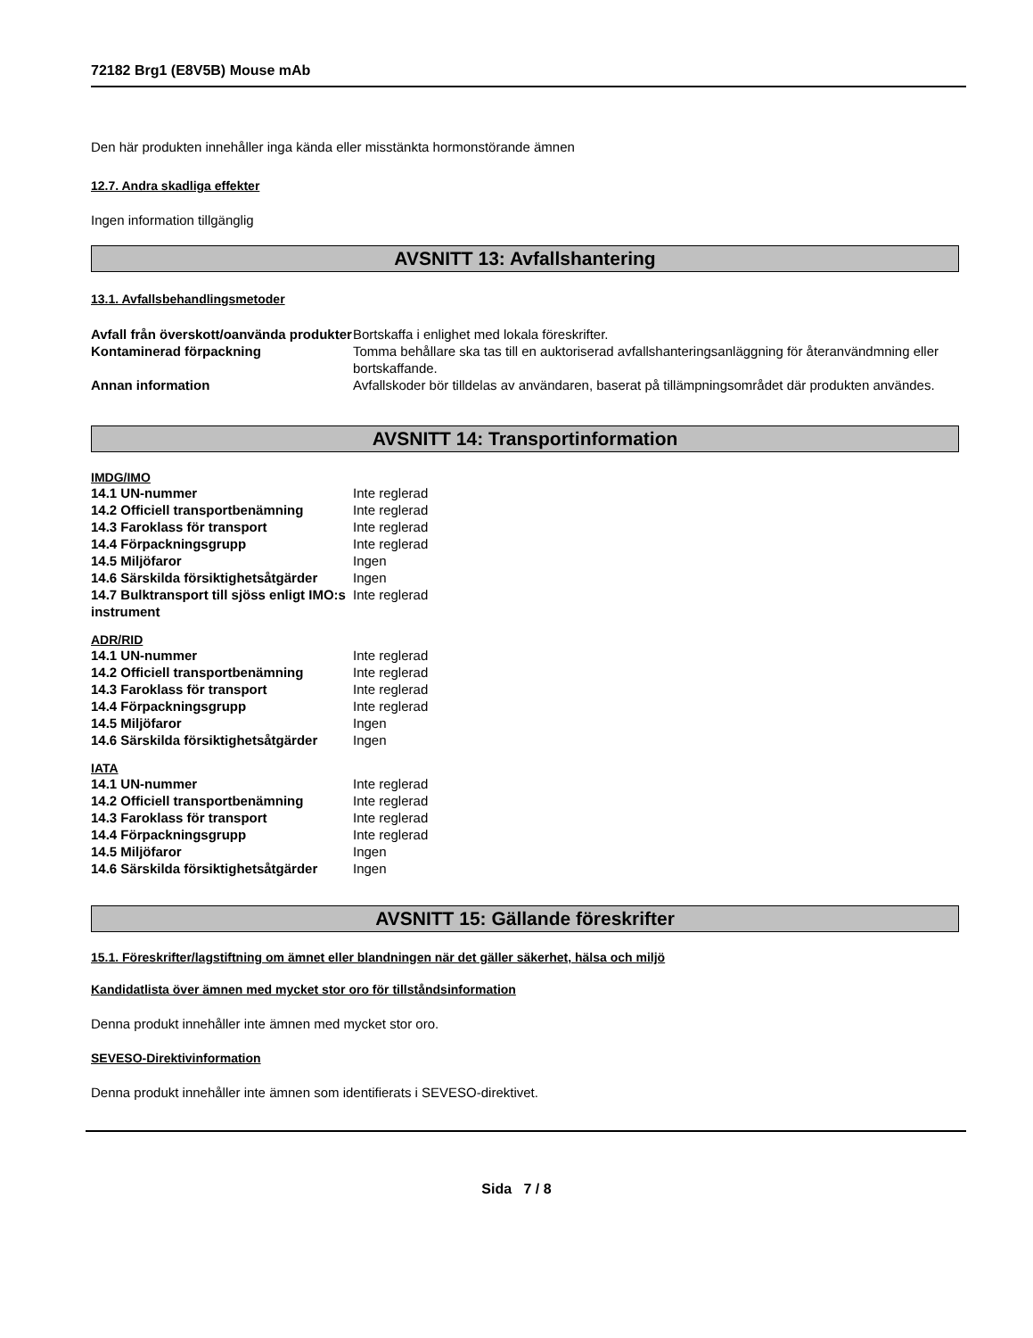72182 Brg1 (E8V5B) Mouse mAb
Den här produkten innehåller inga kända eller misstänkta hormonstörande ämnen
12.7. Andra skadliga effekter
Ingen information tillgänglig
AVSNITT 13: Avfallshantering
13.1. Avfallsbehandlingsmetoder
| Avfall från överskott/oanvända produkter | Bortskaffa i enlighet med lokala föreskrifter. |
| Kontaminerad förpackning | Tomma behållare ska tas till en auktoriserad avfallshanteringsanläggning för återanvändmning eller bortskaffande. |
| Annan information | Avfallskoder bör tilldelas av användaren, baserat på tillämpningsområdet där produkten användes. |
AVSNITT 14: Transportinformation
IMDG/IMO
| 14.1 UN-nummer | Inte reglerad |
| 14.2 Officiell transportbenämning | Inte reglerad |
| 14.3 Faroklass för transport | Inte reglerad |
| 14.4 Förpackningsgrupp | Inte reglerad |
| 14.5 Miljöfaror | Ingen |
| 14.6 Särskilda försiktighetsåtgärder | Ingen |
| 14.7 Bulktransport till sjöss enligt IMO:s instrument | Inte reglerad |
ADR/RID
| 14.1 UN-nummer | Inte reglerad |
| 14.2 Officiell transportbenämning | Inte reglerad |
| 14.3 Faroklass för transport | Inte reglerad |
| 14.4 Förpackningsgrupp | Inte reglerad |
| 14.5 Miljöfaror | Ingen |
| 14.6 Särskilda försiktighetsåtgärder | Ingen |
IATA
| 14.1 UN-nummer | Inte reglerad |
| 14.2 Officiell transportbenämning | Inte reglerad |
| 14.3 Faroklass för transport | Inte reglerad |
| 14.4 Förpackningsgrupp | Inte reglerad |
| 14.5 Miljöfaror | Ingen |
| 14.6 Särskilda försiktighetsåtgärder | Ingen |
AVSNITT 15: Gällande föreskrifter
15.1. Föreskrifter/lagstiftning om ämnet eller blandningen när det gäller säkerhet, hälsa och miljö
Kandidatlista över ämnen med mycket stor oro för tillståndsinformation
Denna produkt innehåller inte ämnen med mycket stor oro.
SEVESO-Direktivinformation
Denna produkt innehåller inte ämnen som identifierats i SEVESO-direktivet.
Sida 7 / 8